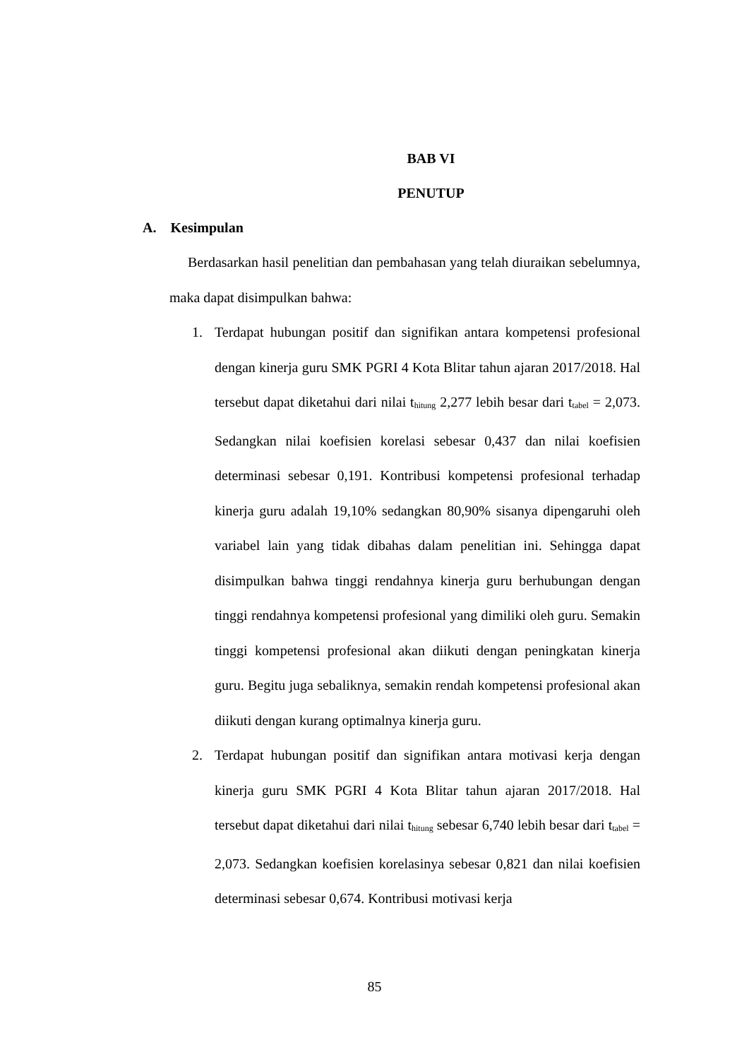BAB VI
PENUTUP
A. Kesimpulan
Berdasarkan hasil penelitian dan pembahasan yang telah diuraikan sebelumnya, maka dapat disimpulkan bahwa:
1. Terdapat hubungan positif dan signifikan antara kompetensi profesional dengan kinerja guru SMK PGRI 4 Kota Blitar tahun ajaran 2017/2018. Hal tersebut dapat diketahui dari nilai t<sub>hitung</sub> 2,277 lebih besar dari t<sub>tabel</sub> = 2,073. Sedangkan nilai koefisien korelasi sebesar 0,437 dan nilai koefisien determinasi sebesar 0,191. Kontribusi kompetensi profesional terhadap kinerja guru adalah 19,10% sedangkan 80,90% sisanya dipengaruhi oleh variabel lain yang tidak dibahas dalam penelitian ini. Sehingga dapat disimpulkan bahwa tinggi rendahnya kinerja guru berhubungan dengan tinggi rendahnya kompetensi profesional yang dimiliki oleh guru. Semakin tinggi kompetensi profesional akan diikuti dengan peningkatan kinerja guru. Begitu juga sebaliknya, semakin rendah kompetensi profesional akan diikuti dengan kurang optimalnya kinerja guru.
2. Terdapat hubungan positif dan signifikan antara motivasi kerja dengan kinerja guru SMK PGRI 4 Kota Blitar tahun ajaran 2017/2018. Hal tersebut dapat diketahui dari nilai t<sub>hitung</sub> sebesar 6,740 lebih besar dari t<sub>tabel</sub> = 2,073. Sedangkan koefisien korelasinya sebesar 0,821 dan nilai koefisien determinasi sebesar 0,674. Kontribusi motivasi kerja
85